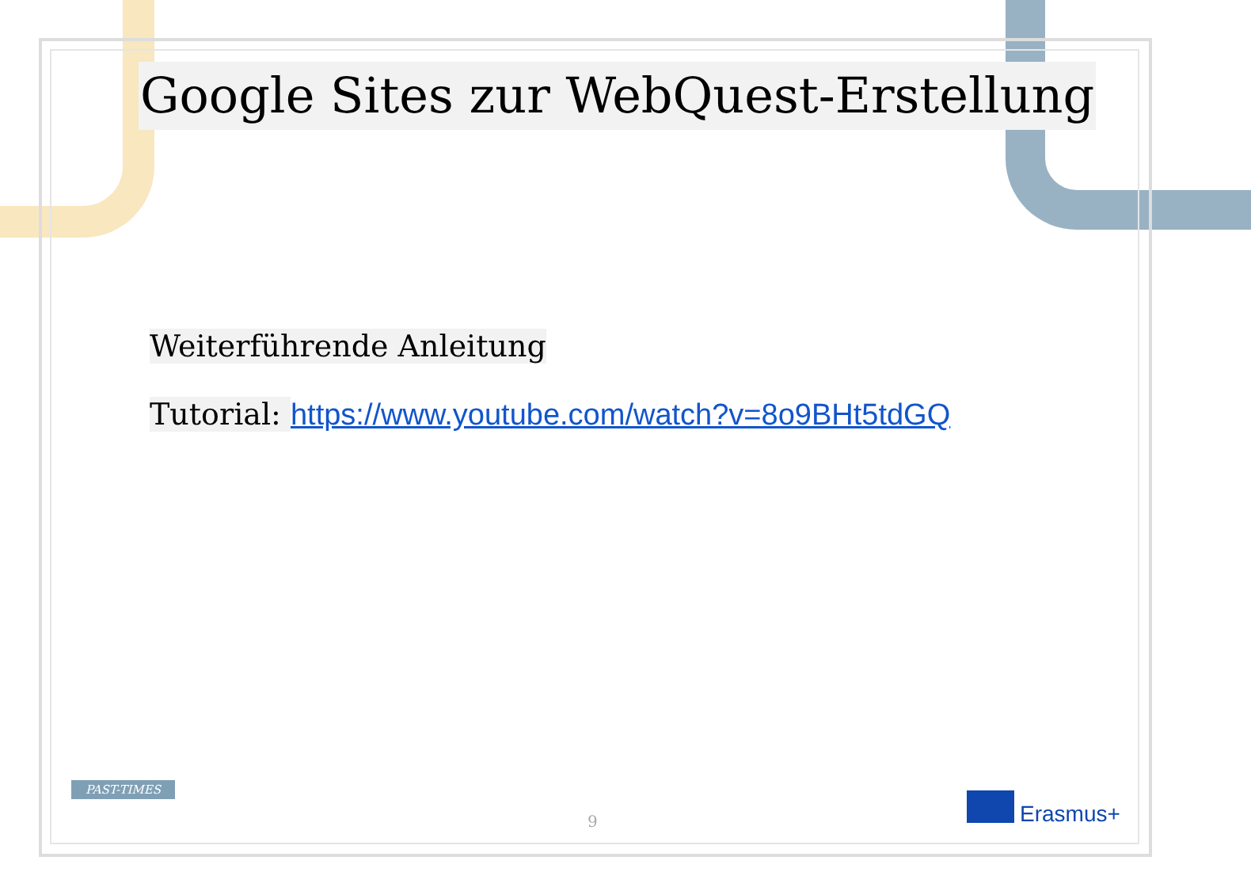Google Sites zur WebQuest-Erstellung
Weiterführende Anleitung
Tutorial: https://www.youtube.com/watch?v=8o9BHt5tdGQ
PAST-TIMES
9 Erasmus+